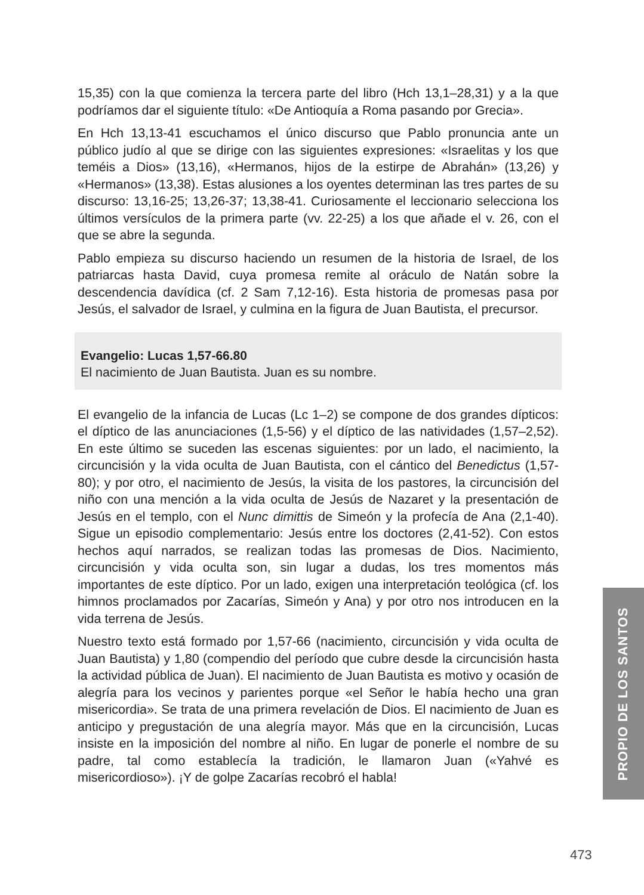15,35) con la que comienza la tercera parte del libro (Hch 13,1–28,31) y a la que podríamos dar el siguiente título: «De Antioquía a Roma pasando por Grecia».
En Hch 13,13-41 escuchamos el único discurso que Pablo pronuncia ante un público judío al que se dirige con las siguientes expresiones: «Israelitas y los que teméis a Dios» (13,16), «Hermanos, hijos de la estirpe de Abrahán» (13,26) y «Hermanos» (13,38). Estas alusiones a los oyentes determinan las tres partes de su discurso: 13,16-25; 13,26-37; 13,38-41. Curiosamente el leccionario selecciona los últimos versículos de la primera parte (vv. 22-25) a los que añade el v. 26, con el que se abre la segunda.
Pablo empieza su discurso haciendo un resumen de la historia de Israel, de los patriarcas hasta David, cuya promesa remite al oráculo de Natán sobre la descendencia davídica (cf. 2 Sam 7,12-16). Esta historia de promesas pasa por Jesús, el salvador de Israel, y culmina en la figura de Juan Bautista, el precursor.
Evangelio: Lucas 1,57-66.80
El nacimiento de Juan Bautista. Juan es su nombre.
El evangelio de la infancia de Lucas (Lc 1–2) se compone de dos grandes dípticos: el díptico de las anunciaciones (1,5-56) y el díptico de las natividades (1,57–2,52). En este último se suceden las escenas siguientes: por un lado, el nacimiento, la circuncisión y la vida oculta de Juan Bautista, con el cántico del Benedictus (1,57-80); y por otro, el nacimiento de Jesús, la visita de los pastores, la circuncisión del niño con una mención a la vida oculta de Jesús de Nazaret y la presentación de Jesús en el templo, con el Nunc dimittis de Simeón y la profecía de Ana (2,1-40). Sigue un episodio complementario: Jesús entre los doctores (2,41-52). Con estos hechos aquí narrados, se realizan todas las promesas de Dios. Nacimiento, circuncisión y vida oculta son, sin lugar a dudas, los tres momentos más importantes de este díptico. Por un lado, exigen una interpretación teológica (cf. los himnos proclamados por Zacarías, Simeón y Ana) y por otro nos introducen en la vida terrena de Jesús.
Nuestro texto está formado por 1,57-66 (nacimiento, circuncisión y vida oculta de Juan Bautista) y 1,80 (compendio del período que cubre desde la circuncisión hasta la actividad pública de Juan). El nacimiento de Juan Bautista es motivo y ocasión de alegría para los vecinos y parientes porque «el Señor le había hecho una gran misericordia». Se trata de una primera revelación de Dios. El nacimiento de Juan es anticipo y pregustación de una alegría mayor. Más que en la circuncisión, Lucas insiste en la imposición del nombre al niño. En lugar de ponerle el nombre de su padre, tal como establecía la tradición, le llamaron Juan («Yahvé es misericordioso»). ¡Y de golpe Zacarías recobró el habla!
PROPIO DE LOS SANTOS
473